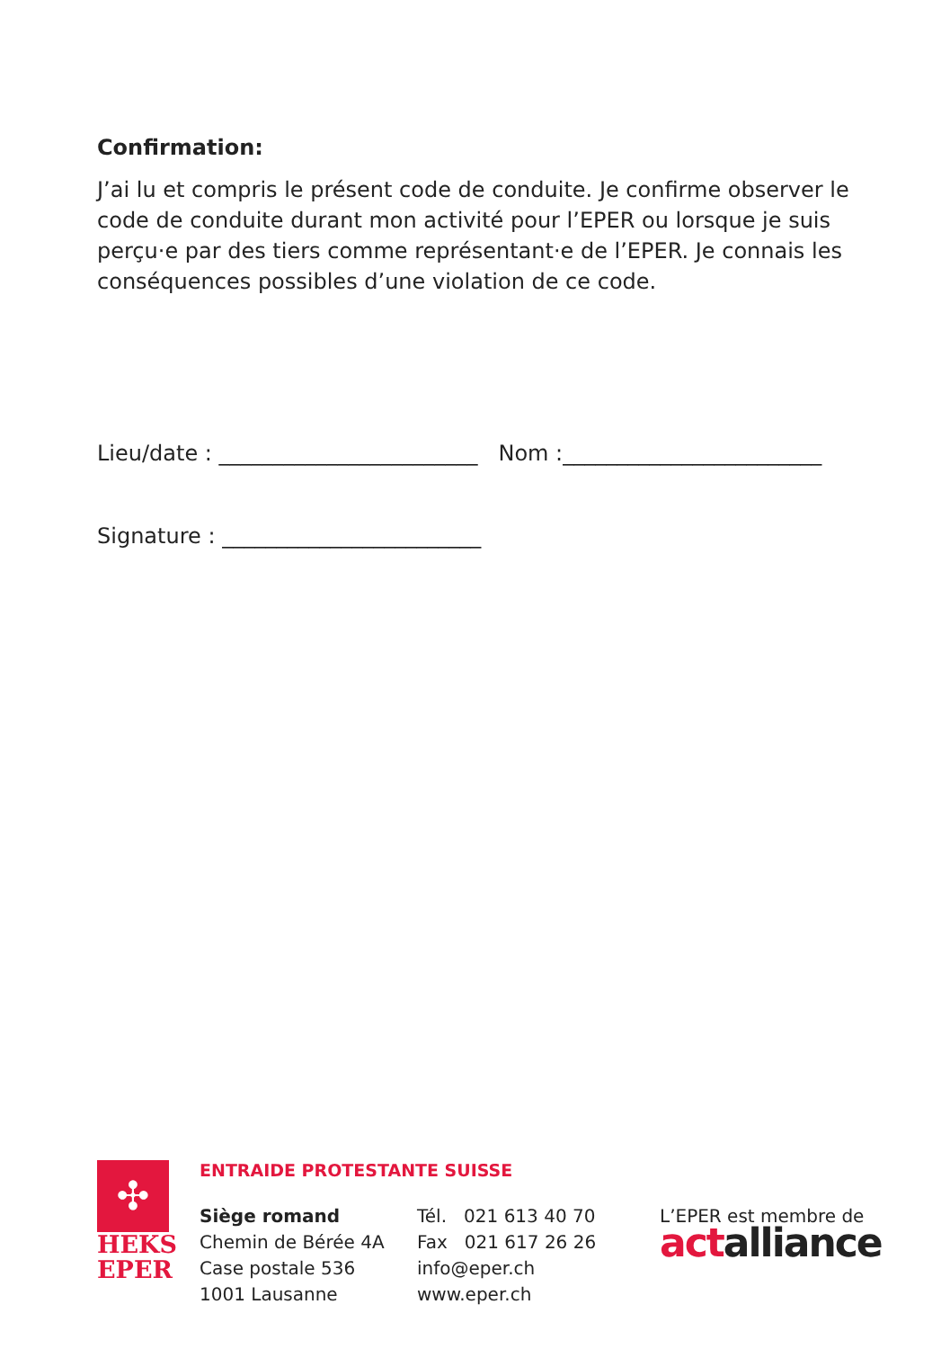Confirmation:
J’ai lu et compris le présent code de conduite. Je confirme observer le code de conduite durant mon activité pour l’EPER ou lorsque je suis perçu·e par des tiers comme représentant·e de l’EPER. Je connais les conséquences possibles d’une violation de ce code.
Lieu/date : ________________________ Nom :________________________
Signature : ________________________
✣
HEKS
EPER
ENTRAIDE PROTESTANTE SUISSE
Siège romand
Chemin de Bérée 4A
Case postale 536
1001 Lausanne
Tél. 021 613 40 70
Fax 021 617 26 26
info@eper.ch
www.eper.ch
L’EPER est membre de
actalliance